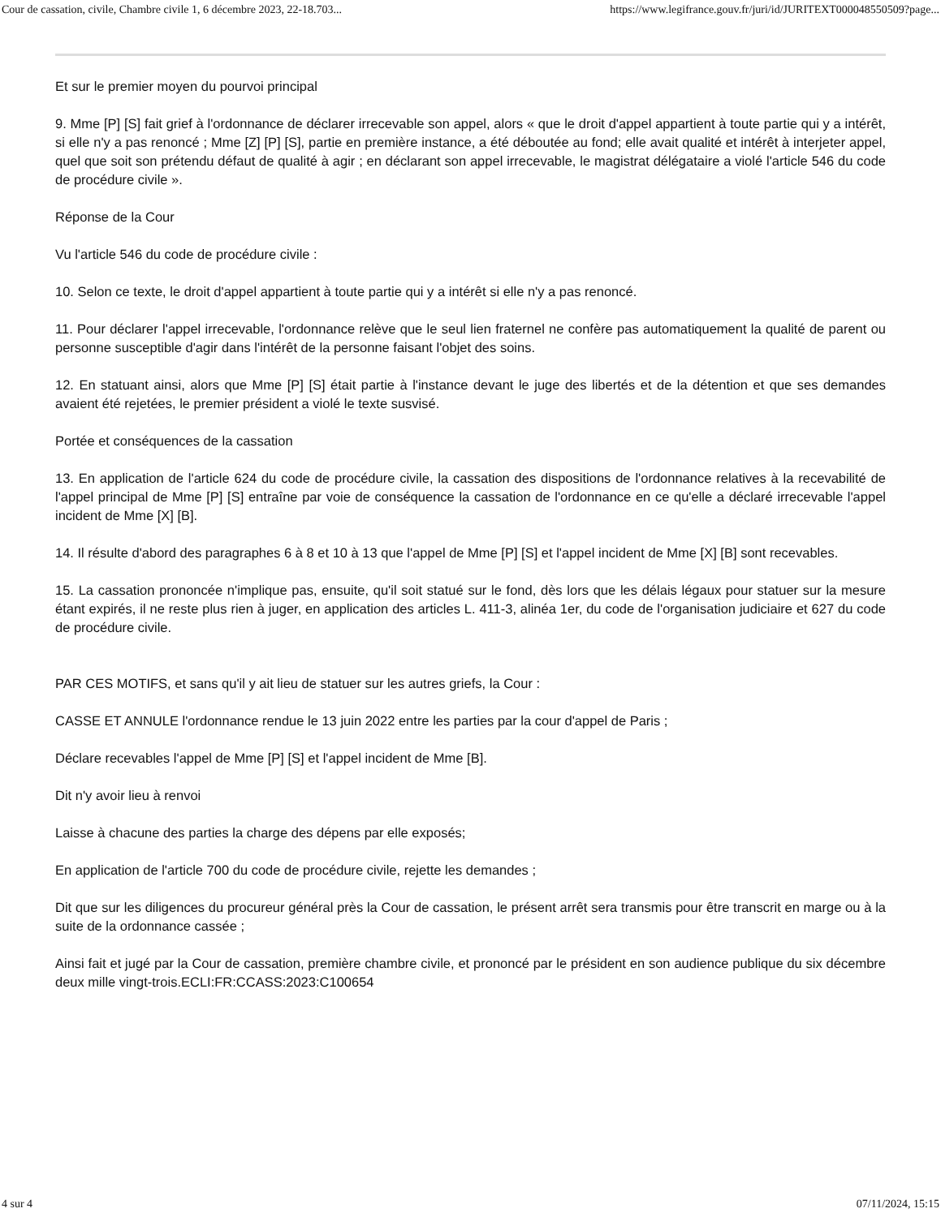Cour de cassation, civile, Chambre civile 1, 6 décembre 2023, 22-18.703... https://www.legifrance.gouv.fr/juri/id/JURITEXT000048550509?page...
Et sur le premier moyen du pourvoi principal
9. Mme [P] [S] fait grief à l'ordonnance de déclarer irrecevable son appel, alors « que le droit d'appel appartient à toute partie qui y a intérêt, si elle n'y a pas renoncé ; Mme [Z] [P] [S], partie en première instance, a été déboutée au fond; elle avait qualité et intérêt à interjeter appel, quel que soit son prétendu défaut de qualité à agir ; en déclarant son appel irrecevable, le magistrat délégataire a violé l'article 546 du code de procédure civile ».
Réponse de la Cour
Vu l'article 546 du code de procédure civile :
10. Selon ce texte, le droit d'appel appartient à toute partie qui y a intérêt si elle n'y a pas renoncé.
11. Pour déclarer l'appel irrecevable, l'ordonnance relève que le seul lien fraternel ne confère pas automatiquement la qualité de parent ou personne susceptible d'agir dans l'intérêt de la personne faisant l'objet des soins.
12. En statuant ainsi, alors que Mme [P] [S] était partie à l'instance devant le juge des libertés et de la détention et que ses demandes avaient été rejetées, le premier président a violé le texte susvisé.
Portée et conséquences de la cassation
13. En application de l'article 624 du code de procédure civile, la cassation des dispositions de l'ordonnance relatives à la recevabilité de l'appel principal de Mme [P] [S] entraîne par voie de conséquence la cassation de l'ordonnance en ce qu'elle a déclaré irrecevable l'appel incident de Mme [X] [B].
14. Il résulte d'abord des paragraphes 6 à 8 et 10 à 13 que l'appel de Mme [P] [S] et l'appel incident de Mme [X] [B] sont recevables.
15. La cassation prononcée n'implique pas, ensuite, qu'il soit statué sur le fond, dès lors que les délais légaux pour statuer sur la mesure étant expirés, il ne reste plus rien à juger, en application des articles L. 411-3, alinéa 1er, du code de l'organisation judiciaire et 627 du code de procédure civile.
PAR CES MOTIFS, et sans qu'il y ait lieu de statuer sur les autres griefs, la Cour :
CASSE ET ANNULE l'ordonnance rendue le 13 juin 2022 entre les parties par la cour d'appel de Paris ;
Déclare recevables l'appel de Mme [P] [S] et l'appel incident de Mme [B].
Dit n'y avoir lieu à renvoi
Laisse à chacune des parties la charge des dépens par elle exposés;
En application de l'article 700 du code de procédure civile, rejette les demandes ;
Dit que sur les diligences du procureur général près la Cour de cassation, le présent arrêt sera transmis pour être transcrit en marge ou à la suite de la ordonnance cassée ;
Ainsi fait et jugé par la Cour de cassation, première chambre civile, et prononcé par le président en son audience publique du six décembre deux mille vingt-trois.ECLI:FR:CCASS:2023:C100654
4 sur 4 07/11/2024, 15:15